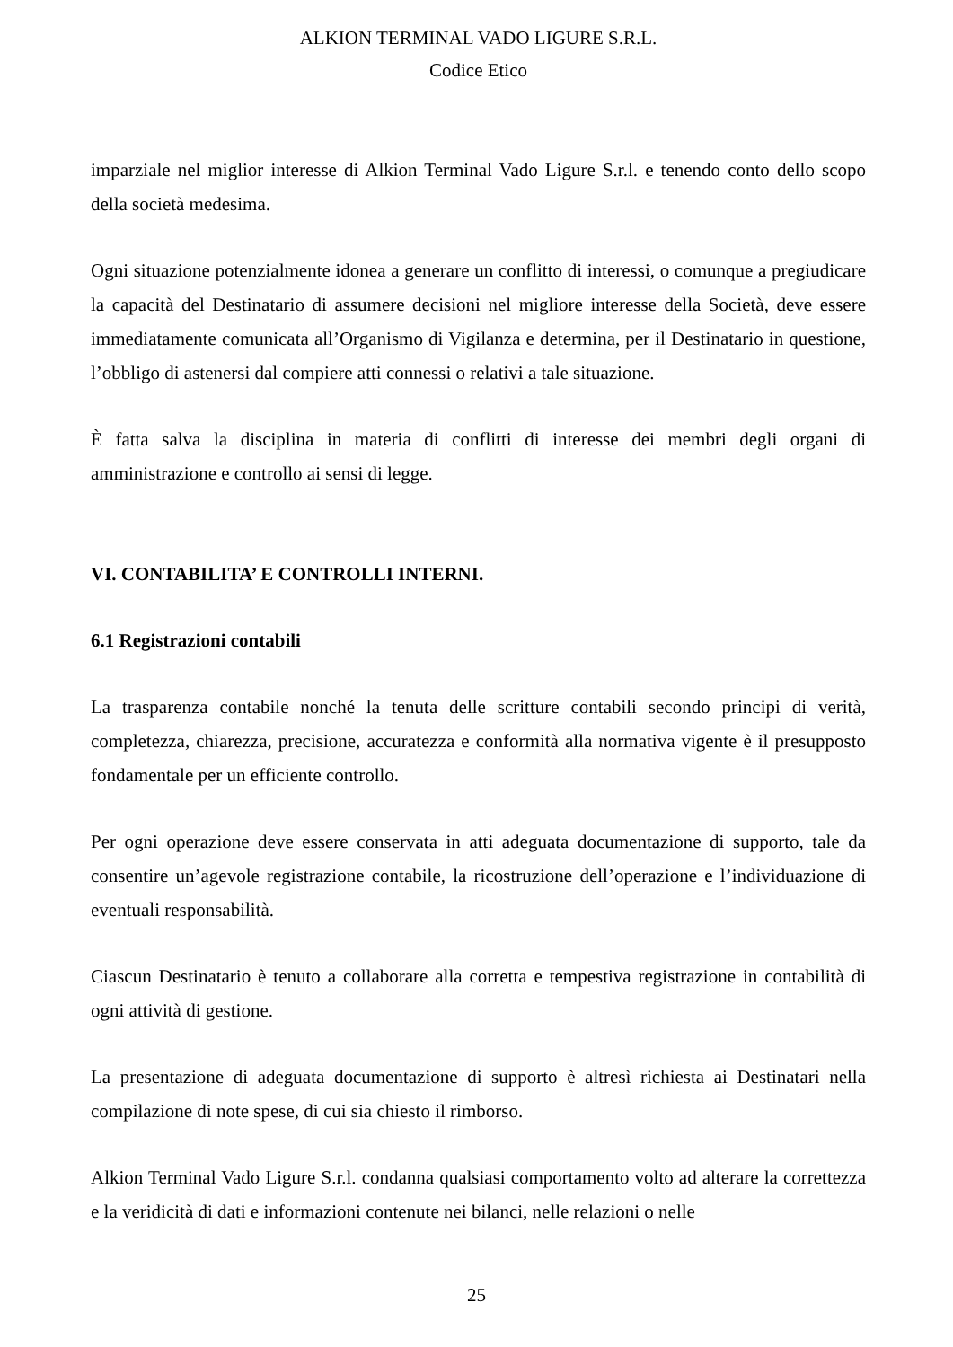ALKION TERMINAL VADO LIGURE S.R.L.
Codice Etico
imparziale nel miglior interesse di Alkion Terminal Vado Ligure S.r.l. e tenendo conto dello scopo della società medesima.
Ogni situazione potenzialmente idonea a generare un conflitto di interessi, o comunque a pregiudicare la capacità del Destinatario di assumere decisioni nel migliore interesse della Società, deve essere immediatamente comunicata all’Organismo di Vigilanza e determina, per il Destinatario in questione, l’obbligo di astenersi dal compiere atti connessi o relativi a tale situazione.
È fatta salva la disciplina in materia di conflitti di interesse dei membri degli organi di amministrazione e controllo ai sensi di legge.
VI. CONTABILITA’ E CONTROLLI INTERNI.
6.1 Registrazioni contabili
La trasparenza contabile nonché la tenuta delle scritture contabili secondo principi di verità, completezza, chiarezza, precisione, accuratezza e conformità alla normativa vigente è il presupposto fondamentale per un efficiente controllo.
Per ogni operazione deve essere conservata in atti adeguata documentazione di supporto, tale da consentire un’agevole registrazione contabile, la ricostruzione dell’operazione e l’individuazione di eventuali responsabilità.
Ciascun Destinatario è tenuto a collaborare alla corretta e tempestiva registrazione in contabilità di ogni attività di gestione.
La presentazione di adeguata documentazione di supporto è altresì richiesta ai Destinatari nella compilazione di note spese, di cui sia chiesto il rimborso.
Alkion Terminal Vado Ligure S.r.l. condanna qualsiasi comportamento volto ad alterare la correttezza e la veridicità di dati e informazioni contenute nei bilanci, nelle relazioni o nelle
25